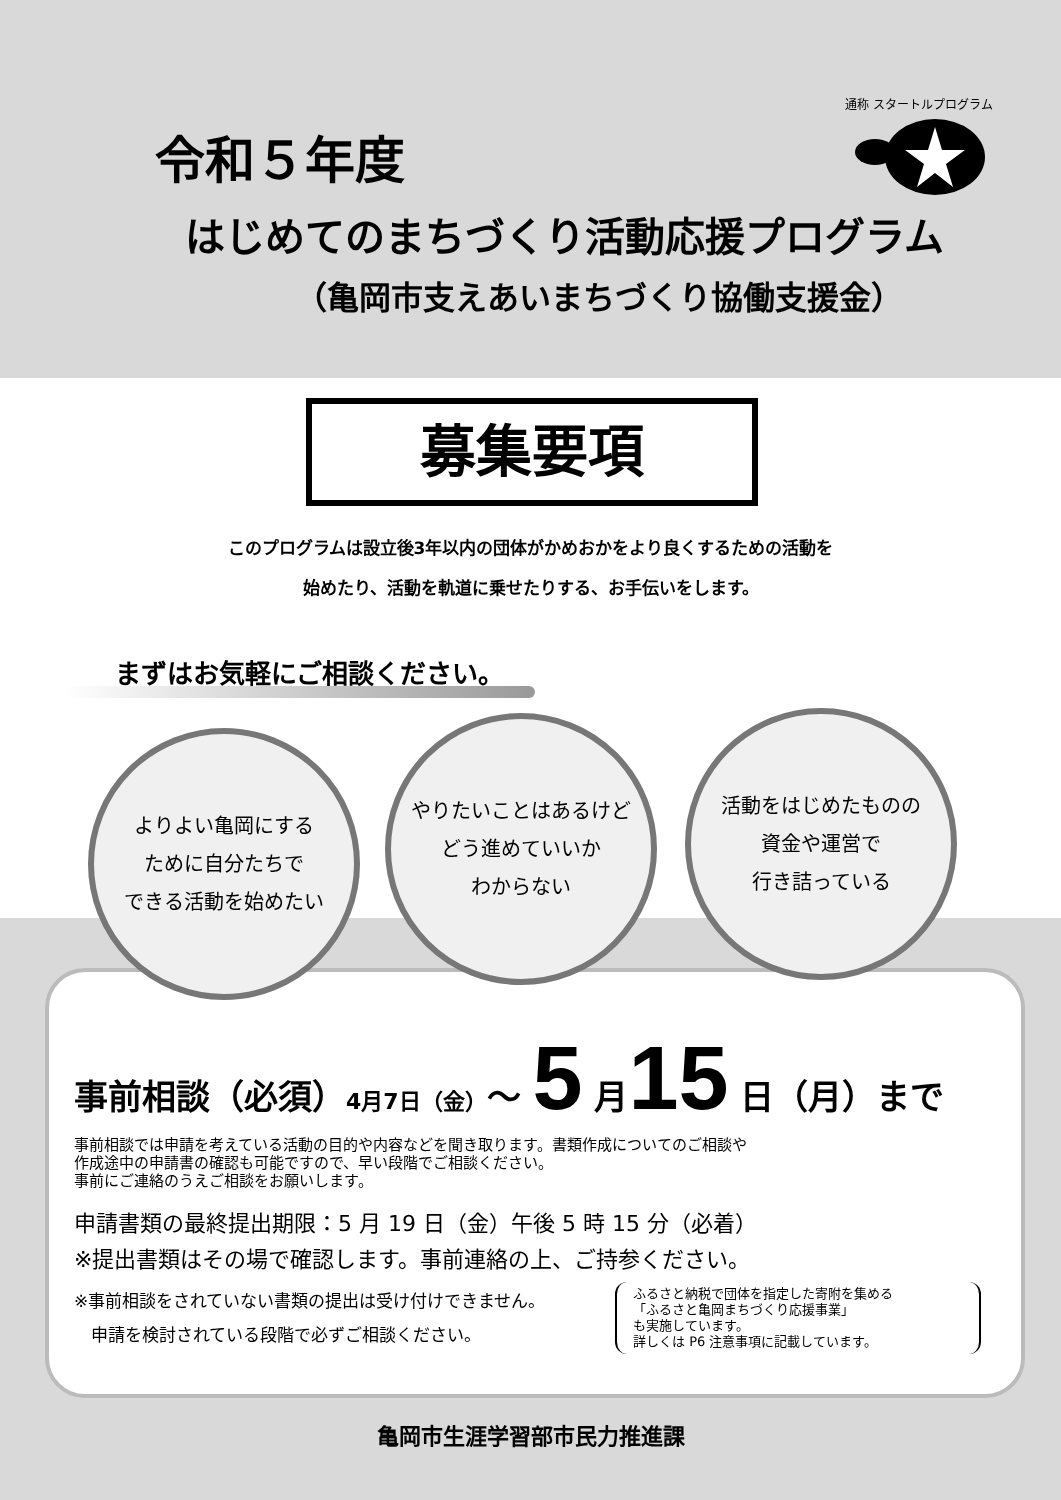令和５年度
はじめてのまちづくり活動応援プログラム
（亀岡市支えあいまちづくり協働支援金）
通称 スタートルプログラム
募集要項
このプログラムは設立後3年以内の団体がかめおかをより良くするための活動を
始めたり、活動を軌道に乗せたりする、お手伝いをします。
まずはお気軽にご相談ください。
よりよい亀岡にする
ために自分たちで
できる活動を始めたい
やりたいことはあるけど
どう進めていいか
わからない
活動をはじめたものの
資金や運営で
行き詰っている
事前相談（必須）4月7日（金）～ 5 月15 日（月）まで
事前相談では申請を考えている活動の目的や内容などを聞き取ります。書類作成についてのご相談や
作成途中の申請書の確認も可能ですので、早い段階でご相談ください。
事前にご連絡のうえご相談をお願いします。
申請書類の最終提出期限：5 月 19 日（金）午後 5 時 15 分（必着）
※提出書類はその場で確認します。事前連絡の上、ご持参ください。
※事前相談をされていない書類の提出は受け付けできません。
　申請を検討されている段階で必ずご相談ください。
ふるさと納税で団体を指定した寄附を集める
「ふるさと亀岡まちづくり応援事業」
も実施しています。
詳しくは P6 注意事項に記載しています。
亀岡市生涯学習部市民力推進課